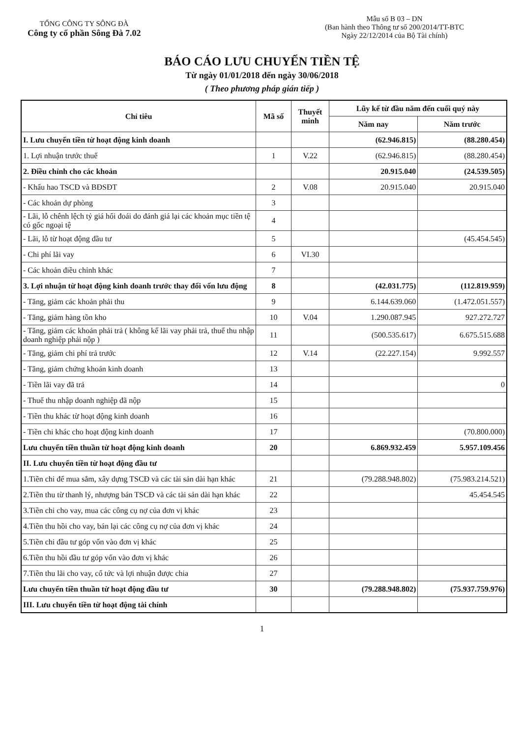TỔNG CÔNG TY SÔNG ĐÀ
Công ty cổ phần Sông Đà 7.02
Mẫu số B 03 – DN
(Ban hành theo Thông tư số 200/2014/TT-BTC
Ngày 22/12/2014 của Bộ Tài chính)
BÁO CÁO LƯU CHUYỂN TIỀN TỆ
Từ ngày 01/01/2018 đến ngày 30/06/2018
( Theo phương pháp gián tiếp )
| Chỉ tiêu | Mã số | Thuyết minh | Lũy kế từ đầu năm đến cuối quý này | |
| --- | --- | --- | --- | --- |
| | | | Năm nay | Năm trước |
| I. Lưu chuyển tiền từ hoạt động kinh doanh | | | (62.946.815) | (88.280.454) |
| 1. Lợi nhuận trước thuế | 1 | V.22 | (62.946.815) | (88.280.454) |
| 2. Điều chỉnh cho các khoản | | | 20.915.040 | (24.539.505) |
| - Khấu hao TSCĐ và BĐSĐT | 2 | V.08 | 20.915.040 | 20.915.040 |
| - Các khoản dự phòng | 3 | | | |
| - Lãi, lỗ chênh lệch tỷ giá hối đoái do đánh giá lại các khoản mục tiền tệ có gốc ngoại tệ | 4 | | | |
| - Lãi, lỗ từ hoạt động đầu tư | 5 | | | (45.454.545) |
| - Chi phí lãi vay | 6 | VI.30 | | |
| - Các khoản điều chỉnh khác | 7 | | | |
| 3. Lợi nhuận từ hoạt động kinh doanh trước thay đổi vốn lưu động | 8 | | (42.031.775) | (112.819.959) |
| - Tăng, giảm các khoản phải thu | 9 | | 6.144.639.060 | (1.472.051.557) |
| - Tăng, giảm hàng tồn kho | 10 | V.04 | 1.290.087.945 | 927.272.727 |
| - Tăng, giảm các khoản phải trả ( không kể lãi vay phải trả, thuế thu nhập doanh nghiệp phải nộp ) | 11 | | (500.535.617) | 6.675.515.688 |
| - Tăng, giảm chi phí trả trước | 12 | V.14 | (22.227.154) | 9.992.557 |
| - Tăng, giảm chứng khoán kinh doanh | 13 | | | |
| - Tiền lãi vay đã trả | 14 | | | 0 |
| - Thuế thu nhập doanh nghiệp đã nộp | 15 | | | |
| - Tiền thu khác từ hoạt động kinh doanh | 16 | | | |
| - Tiền chi khác cho hoạt động kinh doanh | 17 | | | (70.800.000) |
| Lưu chuyển tiền thuần từ hoạt động kinh doanh | 20 | | 6.869.932.459 | 5.957.109.456 |
| II. Lưu chuyển tiền từ hoạt động đầu tư | | | | |
| 1.Tiền chi để mua sắm, xây dựng TSCĐ và các tài sản dài hạn khác | 21 | | (79.288.948.802) | (75.983.214.521) |
| 2.Tiền thu từ thanh lý, nhượng bán TSCĐ và các tài sản dài hạn khác | 22 | | | 45.454.545 |
| 3.Tiền chi cho vay, mua các công cụ nợ của đơn vị khác | 23 | | | |
| 4.Tiền thu hồi cho vay, bán lại các công cụ nợ của đơn vị khác | 24 | | | |
| 5.Tiền chi đầu tư góp vốn vào đơn vị khác | 25 | | | |
| 6.Tiền thu hồi đầu tư góp vốn vào đơn vị khác | 26 | | | |
| 7.Tiền thu lãi cho vay, cổ tức và lợi nhuận được chia | 27 | | | |
| Lưu chuyển tiền thuần từ hoạt động đầu tư | 30 | | (79.288.948.802) | (75.937.759.976) |
| III. Lưu chuyển tiền từ hoạt động tài chính | | | | |
1